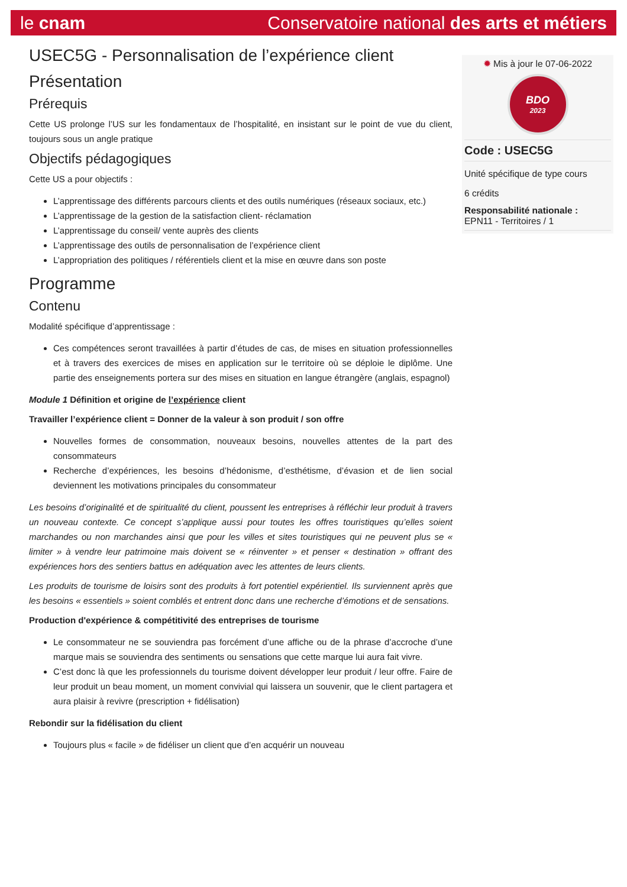le cnam Conservatoire national des arts et métiers
USEC5G - Personnalisation de l’expérience client
Présentation
Prérequis
Cette US prolonge l’US sur les fondamentaux de l’hospitalité, en insistant sur le point de vue du client, toujours sous un angle pratique
Objectifs pédagogiques
Cette US a pour objectifs :
L’apprentissage des différents parcours clients et des outils numériques (réseaux sociaux, etc.)
L’apprentissage de la gestion de la satisfaction client- réclamation
L’apprentissage du conseil/ vente auprès des clients
L’apprentissage des outils de personnalisation de l’expérience client
L’appropriation des politiques / référentiels client et la mise en œuvre dans son poste
Programme
Contenu
Modalité spécifique d’apprentissage :
Ces compétences seront travaillées à partir d’études de cas, de mises en situation professionnelles et à travers des exercices de mises en application sur le territoire où se déploie le diplôme. Une partie des enseignements portera sur des mises en situation en langue étrangère (anglais, espagnol)
Module 1 Définition et origine de l’expérience client
Travailler l’expérience client = Donner de la valeur à son produit / son offre
Nouvelles formes de consommation, nouveaux besoins, nouvelles attentes de la part des consommateurs
Recherche d’expériences, les besoins d’hédonisme, d’esthétisme, d’évasion et de lien social deviennent les motivations principales du consommateur
Les besoins d’originalité et de spiritualité du client, poussent les entreprises à réfléchir leur produit à travers un nouveau contexte. Ce concept s’applique aussi pour toutes les offres touristiques qu’elles soient marchandes ou non marchandes ainsi que pour les villes et sites touristiques qui ne peuvent plus se « limiter » à vendre leur patrimoine mais doivent se « réinventer » et penser « destination » offrant des expériences hors des sentiers battus en adéquation avec les attentes de leurs clients.
Les produits de tourisme de loisirs sont des produits à fort potentiel expérientiel. Ils surviennent après que les besoins « essentiels » soient comblés et entrent donc dans une recherche d’émotions et de sensations.
Production d'expérience & compétitivité des entreprises de tourisme
Le consommateur ne se souviendra pas forcément d’une affiche ou de la phrase d’accroche d’une marque mais se souviendra des sentiments ou sensations que cette marque lui aura fait vivre.
C’est donc là que les professionnels du tourisme doivent développer leur produit / leur offre. Faire de leur produit un beau moment, un moment convivial qui laissera un souvenir, que le client partagera et aura plaisir à revivre (prescription + fidélisation)
Rebondir sur la fidélisation du client
Toujours plus « facile » de fidéliser un client que d’en acquérir un nouveau
✹ Mis à jour le 07-06-2022
BDO
2023
Code : USEC5G
Unité spécifique de type cours
6 crédits
Responsabilité nationale :
EPN11 - Territoires / 1